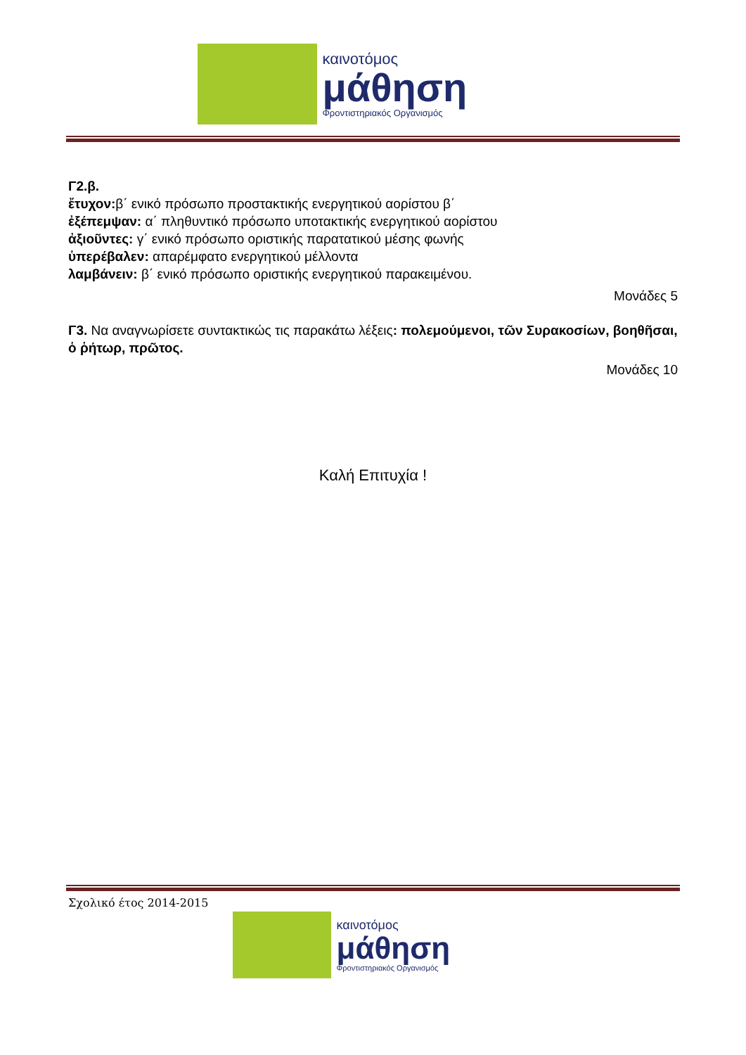καινοτόμος
μάθηση
Φροντιστηριακός Οργανισμός
Γ2.β.
ἔτυχον: β΄ ενικό πρόσωπο προστακτικής ενεργητικού αορίστου β΄
ἐξέπεμψαν: α΄ πληθυντικό πρόσωπο υποτακτικής ενεργητικού αορίστου
ἀξιοῦντες: γ΄ ενικό πρόσωπο οριστικής παρατατικού μέσης φωνής
ὑπερέβαλεν: απαρέμφατο ενεργητικού μέλλοντα
λαμβάνειν: β΄ ενικό πρόσωπο οριστικής ενεργητικού παρακειμένου.
Μονάδες 5
Γ3. Να αναγνωρίσετε συντακτικώς τις παρακάτω λέξεις: πολεμούμενοι, τῶν Συρακοσίων, βοηθῆσαι, ὁ ῥήτωρ, πρῶτος.
Μονάδες 10
Καλή Επιτυχία !
Σχολικό έτος 2014-2015
καινοτόμος
μάθηση
Φροντιστηριακός Οργανισμός